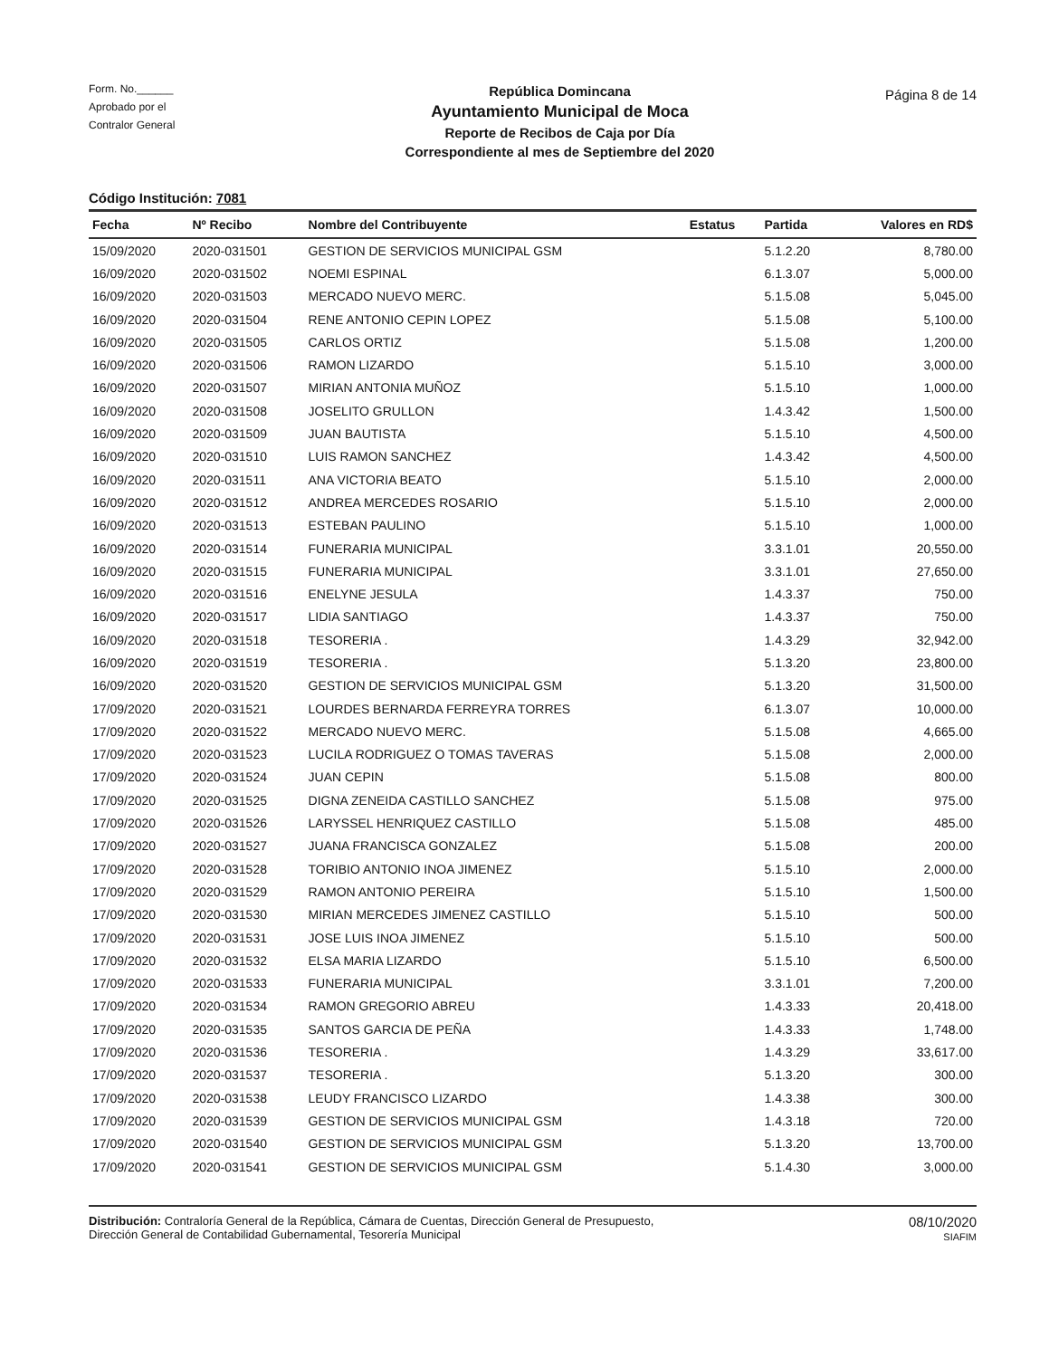Form. No.______
Aprobado por el
Contralor General
República Domincana
Ayuntamiento Municipal de Moca
Reporte de Recibos de Caja por Día
Correspondiente al mes de Septiembre del 2020
Página 8 de 14
Código Institución: 7081
| Fecha | Nº Recibo | Nombre del Contribuyente | Estatus | Partida | Valores en RD$ |
| --- | --- | --- | --- | --- | --- |
| 15/09/2020 | 2020-031501 | GESTION DE SERVICIOS MUNICIPAL GSM | | 5.1.2.20 | 8,780.00 |
| 16/09/2020 | 2020-031502 | NOEMI ESPINAL | | 6.1.3.07 | 5,000.00 |
| 16/09/2020 | 2020-031503 | MERCADO NUEVO MERC. | | 5.1.5.08 | 5,045.00 |
| 16/09/2020 | 2020-031504 | RENE ANTONIO CEPIN LOPEZ | | 5.1.5.08 | 5,100.00 |
| 16/09/2020 | 2020-031505 | CARLOS ORTIZ | | 5.1.5.08 | 1,200.00 |
| 16/09/2020 | 2020-031506 | RAMON LIZARDO | | 5.1.5.10 | 3,000.00 |
| 16/09/2020 | 2020-031507 | MIRIAN ANTONIA MUÑOZ | | 5.1.5.10 | 1,000.00 |
| 16/09/2020 | 2020-031508 | JOSELITO GRULLON | | 1.4.3.42 | 1,500.00 |
| 16/09/2020 | 2020-031509 | JUAN BAUTISTA | | 5.1.5.10 | 4,500.00 |
| 16/09/2020 | 2020-031510 | LUIS RAMON SANCHEZ | | 1.4.3.42 | 4,500.00 |
| 16/09/2020 | 2020-031511 | ANA VICTORIA BEATO | | 5.1.5.10 | 2,000.00 |
| 16/09/2020 | 2020-031512 | ANDREA MERCEDES ROSARIO | | 5.1.5.10 | 2,000.00 |
| 16/09/2020 | 2020-031513 | ESTEBAN PAULINO | | 5.1.5.10 | 1,000.00 |
| 16/09/2020 | 2020-031514 | FUNERARIA MUNICIPAL | | 3.3.1.01 | 20,550.00 |
| 16/09/2020 | 2020-031515 | FUNERARIA MUNICIPAL | | 3.3.1.01 | 27,650.00 |
| 16/09/2020 | 2020-031516 | ENELYNE JESULA | | 1.4.3.37 | 750.00 |
| 16/09/2020 | 2020-031517 | LIDIA SANTIAGO | | 1.4.3.37 | 750.00 |
| 16/09/2020 | 2020-031518 | TESORERIA . | | 1.4.3.29 | 32,942.00 |
| 16/09/2020 | 2020-031519 | TESORERIA . | | 5.1.3.20 | 23,800.00 |
| 16/09/2020 | 2020-031520 | GESTION DE SERVICIOS MUNICIPAL GSM | | 5.1.3.20 | 31,500.00 |
| 17/09/2020 | 2020-031521 | LOURDES BERNARDA FERREYRA TORRES | | 6.1.3.07 | 10,000.00 |
| 17/09/2020 | 2020-031522 | MERCADO NUEVO MERC. | | 5.1.5.08 | 4,665.00 |
| 17/09/2020 | 2020-031523 | LUCILA RODRIGUEZ O TOMAS TAVERAS | | 5.1.5.08 | 2,000.00 |
| 17/09/2020 | 2020-031524 | JUAN CEPIN | | 5.1.5.08 | 800.00 |
| 17/09/2020 | 2020-031525 | DIGNA ZENEIDA CASTILLO SANCHEZ | | 5.1.5.08 | 975.00 |
| 17/09/2020 | 2020-031526 | LARYSSEL HENRIQUEZ CASTILLO | | 5.1.5.08 | 485.00 |
| 17/09/2020 | 2020-031527 | JUANA FRANCISCA GONZALEZ | | 5.1.5.08 | 200.00 |
| 17/09/2020 | 2020-031528 | TORIBIO ANTONIO INOA JIMENEZ | | 5.1.5.10 | 2,000.00 |
| 17/09/2020 | 2020-031529 | RAMON ANTONIO PEREIRA | | 5.1.5.10 | 1,500.00 |
| 17/09/2020 | 2020-031530 | MIRIAN MERCEDES JIMENEZ CASTILLO | | 5.1.5.10 | 500.00 |
| 17/09/2020 | 2020-031531 | JOSE LUIS INOA JIMENEZ | | 5.1.5.10 | 500.00 |
| 17/09/2020 | 2020-031532 | ELSA MARIA LIZARDO | | 5.1.5.10 | 6,500.00 |
| 17/09/2020 | 2020-031533 | FUNERARIA MUNICIPAL | | 3.3.1.01 | 7,200.00 |
| 17/09/2020 | 2020-031534 | RAMON GREGORIO ABREU | | 1.4.3.33 | 20,418.00 |
| 17/09/2020 | 2020-031535 | SANTOS GARCIA DE PEÑA | | 1.4.3.33 | 1,748.00 |
| 17/09/2020 | 2020-031536 | TESORERIA . | | 1.4.3.29 | 33,617.00 |
| 17/09/2020 | 2020-031537 | TESORERIA . | | 5.1.3.20 | 300.00 |
| 17/09/2020 | 2020-031538 | LEUDY FRANCISCO LIZARDO | | 1.4.3.38 | 300.00 |
| 17/09/2020 | 2020-031539 | GESTION DE SERVICIOS MUNICIPAL GSM | | 1.4.3.18 | 720.00 |
| 17/09/2020 | 2020-031540 | GESTION DE SERVICIOS MUNICIPAL GSM | | 5.1.3.20 | 13,700.00 |
| 17/09/2020 | 2020-031541 | GESTION DE SERVICIOS MUNICIPAL GSM | | 5.1.4.30 | 3,000.00 |
Distribución: Contraloría General de la República, Cámara de Cuentas, Dirección General de Presupuesto,
Dirección General de Contabilidad Gubernamental, Tesorería Municipal
08/10/2020
SIAFIM